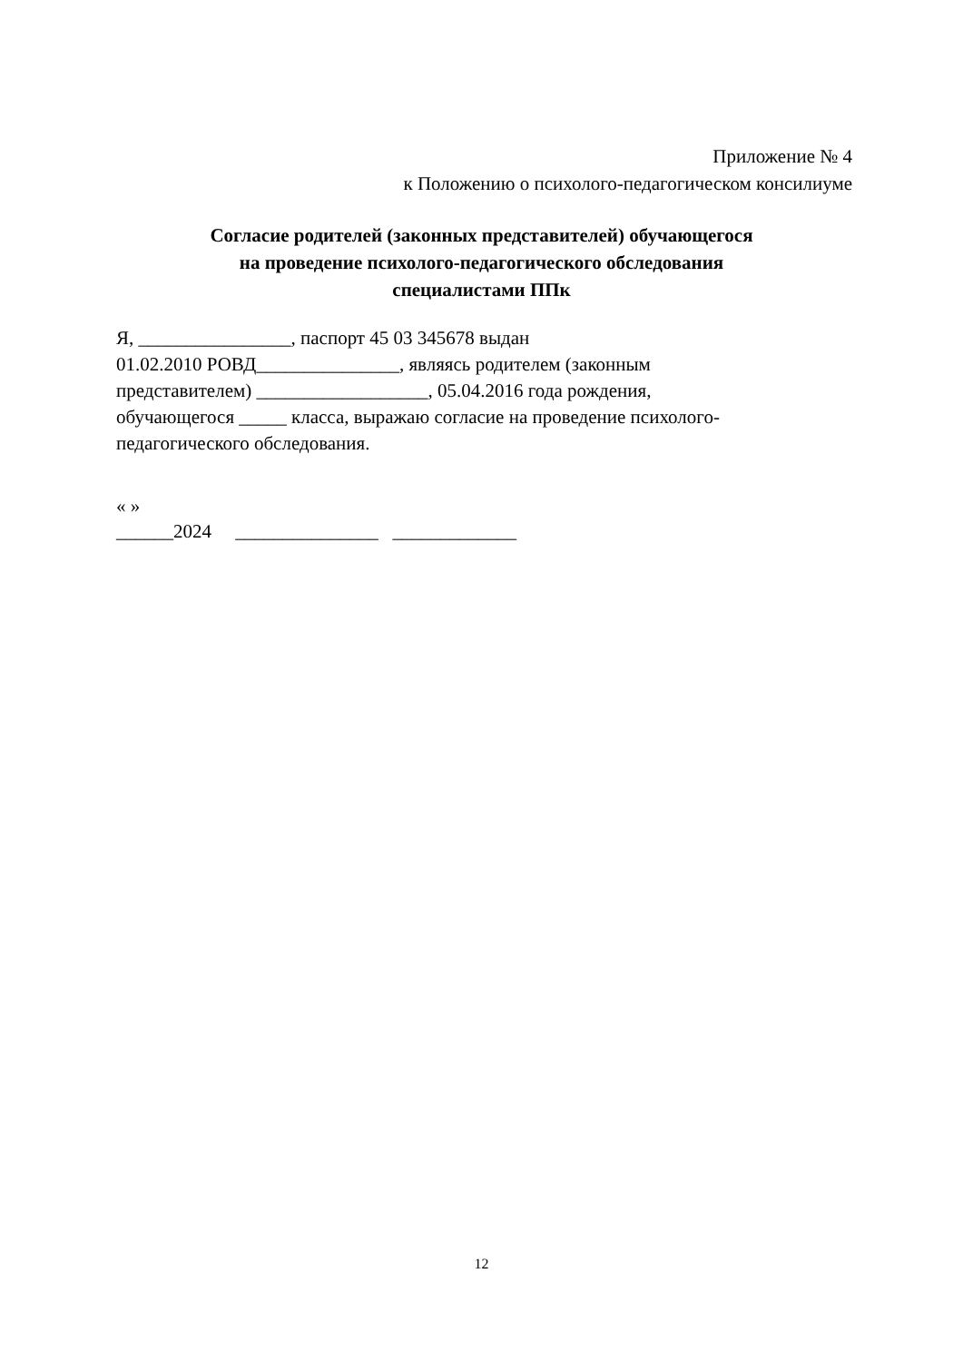Приложение № 4
к Положению о психолого-педагогическом консилиуме
Согласие родителей (законных представителей) обучающегося
на проведение психолого-педагогического обследования
специалистами ППк
Я, ________________, паспорт 45 03 345678 выдан
01.02.2010 РОВД_______________, являясь родителем (законным
представителем) __________________, 05.04.2016 года рождения,
обучающегося _____ класса, выражаю согласие на проведение психолого-
педагогического обследования.
« » ______2024 _______________ _____________
12